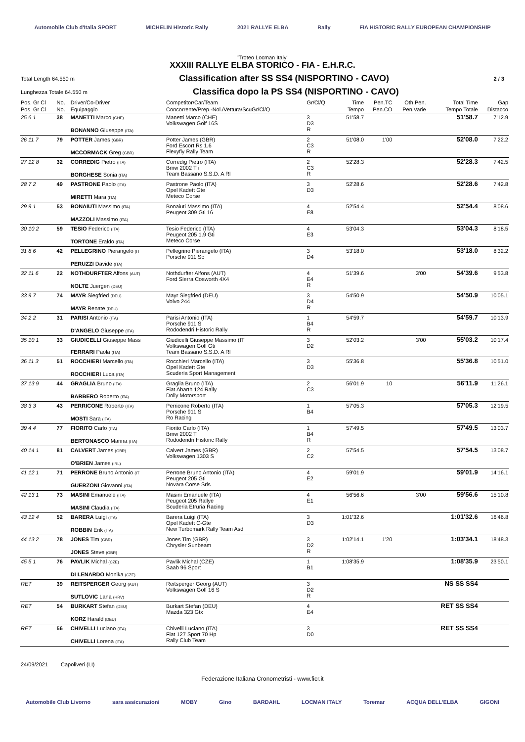Automobile Club d'Italia SPORT MICHELIN Historic Rally 2021 RALLYE ELBA Rally FIA HISTORIC RALLY EUROPEAN CHAMPIONSHIP
"Troteo Locman Italy"
XXXIII RALLYE ELBA STORICO - FIA - E.H.R.C.
Total Length 64.550 m Classification after SS SS4 (NISPORTINO - CAVO) 2 / 3
Lunghezza Totale 64.550 m Classifica dopo la PS SS4 (NISPORTINO - CAVO)
| Pos. Gr Cl | No. | Driver/Co-Driver | Competitor/Car/Team | Gr/Cl/Q | Time | Pen.TC | Oth.Pen. | Total Time | Gap |
| --- | --- | --- | --- | --- | --- | --- | --- | --- | --- |
| Pos. Gr Cl | No. | Equipaggio | Concorrente/Prep.-Nol./Vettura/ScuGr/Cl/Q | | Tempo | Pen.CO | Pen.Varie | Tempo Totale | Distacco |
| 25 6 1 | 38 | MANETTI Marco (CHE) BONANNO Giuseppe (ITA) | Manetti Marco (CHE) Volkswagen Golf 16S | 3 D3 R | 51'58.7 | | | 51'58.7 | 7'12.9 |
| 26 11 7 | 79 | POTTER James (GBR) MCCORMACK Greg (GBR) | Potter James (GBR) Ford Escort Rs 1.6 Flexyfly Rally Team | 2 C3 R | 51'08.0 | 1'00 | | 52'08.0 | 7'22.2 |
| 27 12 8 | 32 | CORREDIG Pietro (ITA) BORGHESE Sonia (ITA) | Corredig Pietro (ITA) Bmw 2002 Tii Team Bassano S.S.D. A Rl | 2 C3 R | 52'28.3 | | | 52'28.3 | 7'42.5 |
| 28 7 2 | 49 | PASTRONE Paolo (ITA) MIRETTI Mara (ITA) | Pastrone Paolo (ITA) Opel Kadett Gte Meteco Corse | 3 D3 | 52'28.6 | | | 52'28.6 | 7'42.8 |
| 29 9 1 | 53 | BONAIUTI Massimo (ITA) MAZZOLI Massimo (ITA) | Bonaiuti Massimo (ITA) Peugeot 309 Gti 16 | 4 E8 | 52'54.4 | | | 52'54.4 | 8'08.6 |
| 30 10 2 | 59 | TESIO Federico (ITA) TORTONE Eraldo (ITA) | Tesio Federico (ITA) Peugeot 205 1.9 Gti Meteco Corse | 4 E3 | 53'04.3 | | | 53'04.3 | 8'18.5 |
| 31 8 6 | 42 | PELLEGRINO Pierangelo (IT PERUZZI Davide (ITA) | Pellegrino Pierangelo (ITA) Porsche 911 Sc | 3 D4 | 53'18.0 | | | 53'18.0 | 8'32.2 |
| 32 11 6 | 22 | NOTHDURFTER Alfons (AUT) NOLTE Juergen (DEU) | Nothdurfter Alfons (AUT) Ford Sierra Cosworth 4X4 | 4 E4 R | 51'39.6 | | 3'00 | 54'39.6 | 9'53.8 |
| 33 9 7 | 74 | MAYR Siegfried (DEU) MAYR Renate (DEU) | Mayr Siegfried (DEU) Volvo 244 | 3 D4 R | 54'50.9 | | | 54'50.9 | 10'05.1 |
| 34 2 2 | 31 | PARISI Antonio (ITA) D'ANGELO Giuseppe (ITA) | Parisi Antonio (ITA) Porsche 911 S Rododendri Historic Rally | 1 B4 R | 54'59.7 | | | 54'59.7 | 10'13.9 |
| 35 10 1 | 33 | GIUDICELLI Giuseppe Mass FERRARI Paola (ITA) | Giudicelli Giuseppe Massimo (IT Volkswagen Golf Gti Team Bassano S.S.D. A Rl | 3 D2 | 52'03.2 | | 3'00 | 55'03.2 | 10'17.4 |
| 36 11 3 | 51 | ROCCHIERI Marcello (ITA) ROCCHIERI Luca (ITA) | Rocchieri Marcello (ITA) Opel Kadett Gte Scuderia Sport Management | 3 D3 | 55'36.8 | | | 55'36.8 | 10'51.0 |
| 37 13 9 | 44 | GRAGLIA Bruno (ITA) BARBERO Roberto (ITA) | Graglia Bruno (ITA) Fiat Abarth 124 Rally Dolly Motorsport | 2 C3 | 56'01.9 | 10 | | 56'11.9 | 11'26.1 |
| 38 3 3 | 43 | PERRICONE Roberto (ITA) MOSTI Sara (ITA) | Perricone Roberto (ITA) Porsche 911 S Ro Racing | 1 B4 | 57'05.3 | | | 57'05.3 | 12'19.5 |
| 39 4 4 | 77 | FIORITO Carlo (ITA) BERTONASCO Marina (ITA) | Fiorito Carlo (ITA) Bmw 2002 Ti Rododendri Historic Rally | 1 B4 R | 57'49.5 | | | 57'49.5 | 13'03.7 |
| 40 14 1 | 81 | CALVERT James (GBR) O'BRIEN James (IRL) | Calvert James (GBR) Volkswagen 1303 S | 2 C2 | 57'54.5 | | | 57'54.5 | 13'08.7 |
| 41 12 1 | 71 | PERRONE Bruno Antonio (IT GUERZONI Giovanni (ITA) | Perrone Bruno Antonio (ITA) Peugeot 205 Gti Novara Corse Srls | 4 E2 | 59'01.9 | | | 59'01.9 | 14'16.1 |
| 42 13 1 | 73 | MASINI Emanuele (ITA) MASINI Claudia (ITA) | Masini Emanuele (ITA) Peugeot 205 Rallye Scuderia Etruria Racing | 4 E1 | 56'56.6 | | 3'00 | 59'56.6 | 15'10.8 |
| 43 12 4 | 52 | BARERA Luigi (ITA) ROBBIN Erik (ITA) | Barera Luigi (ITA) Opel Kadett C-Gte New Turbomark Rally Team Asd | 3 D3 | 1:01'32.6 | | | 1:01'32.6 | 16'46.8 |
| 44 13 2 | 78 | JONES Tim (GBR) JONES Steve (GBR) | Jones Tim (GBR) Chrysler Sunbeam | 3 D2 R | 1:02'14.1 | 1'20 | | 1:03'34.1 | 18'48.3 |
| 45 5 1 | 76 | PAVLIK Michal (CZE) DI LENARDO Monika (CZE) | Pavlik Michal (CZE) Saab 96 Sport | 1 B1 | 1:08'35.9 | | | 1:08'35.9 | 23'50.1 |
| RET | 39 | REITSPERGER Georg (AUT) SUTLOVIC Lana (HRV) | Reitsperger Georg (AUT) Volkswagen Golf 16 S | 3 D2 R | | | | NS SS SS4 | |
| RET | 54 | BURKART Stefan (DEU) KORZ Harald (DEU) | Burkart Stefan (DEU) Mazda 323 Gtx | 4 E4 | | | | RET SS SS4 | |
| RET | 56 | CHIVELLI Luciano (ITA) CHIVELLI Lorena (ITA) | Chivelli Luciano (ITA) Fiat 127 Sport 70 Hp Rally Club Team | 3 D0 | | | | RET SS SS4 | |
24/09/2021 Capoliveri (LI)
Federazione Italiana Cronometristi - www.ficr.it
Automobile Club Livorno sara assicurazioni MOBY Gino BARDAHL LOCMAN ITALY Toremar ACQUA DELL'ELBA GIGONI